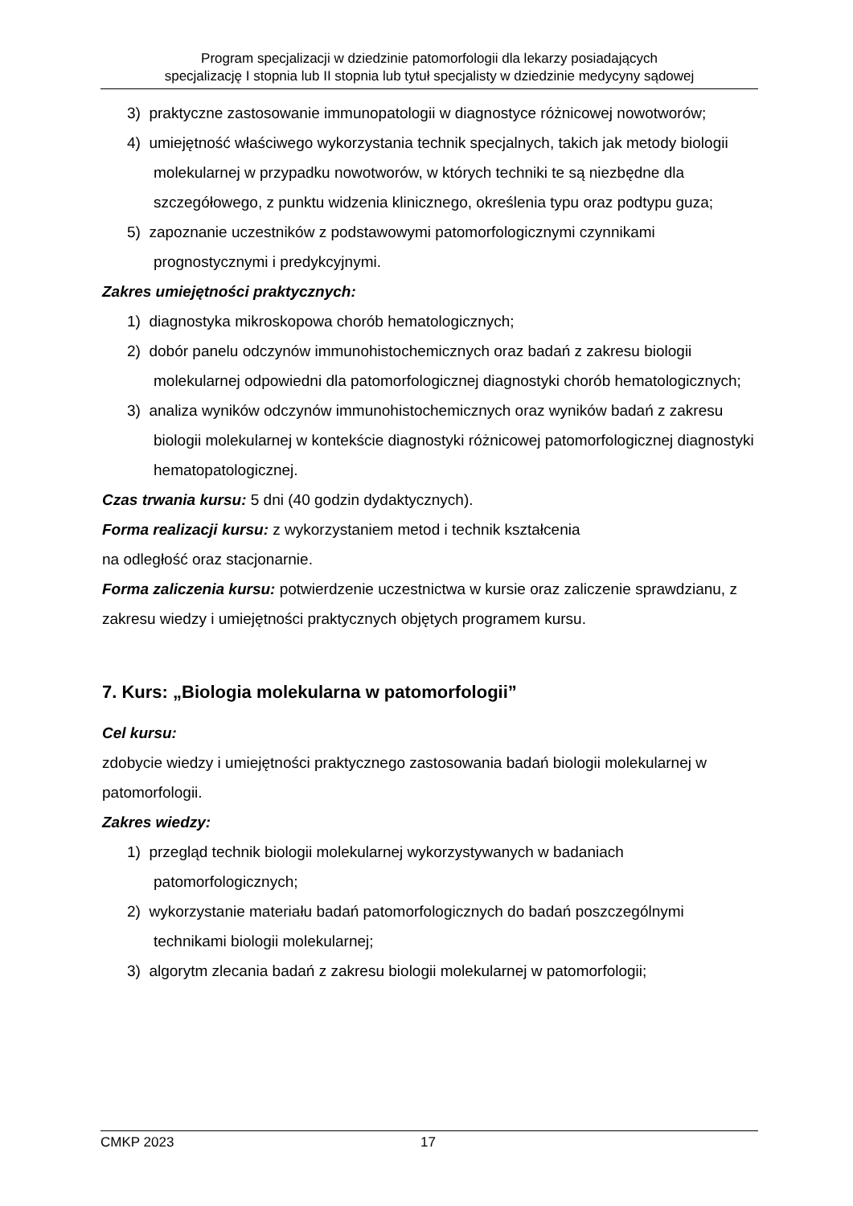Program specjalizacji w dziedzinie patomorfologii dla lekarzy posiadających
specjalizację I stopnia lub II stopnia lub tytuł specjalisty w dziedzinie medycyny sądowej
3) praktyczne zastosowanie immunopatologii w diagnostyce różnicowej nowotworów;
4) umiejętność właściwego wykorzystania technik specjalnych, takich jak metody biologii molekularnej w przypadku nowotworów, w których techniki te są niezbędne dla szczegółowego, z punktu widzenia klinicznego, określenia typu oraz podtypu guza;
5) zapoznanie uczestników z podstawowymi patomorfologicznymi czynnikami prognostycznymi i predykcyjnymi.
Zakres umiejętności praktycznych:
1) diagnostyka mikroskopowa chorób hematologicznych;
2) dobór panelu odczynów immunohistochemicznych oraz badań z zakresu biologii molekularnej odpowiedni dla patomorfologicznej diagnostyki chorób hematologicznych;
3) analiza wyników odczynów immunohistochemicznych oraz wyników badań z zakresu biologii molekularnej w kontekście diagnostyki różnicowej patomorfologicznej diagnostyki hematopatologicznej.
Czas trwania kursu: 5 dni (40 godzin dydaktycznych).
Forma realizacji kursu: z wykorzystaniem metod i technik kształcenia
na odległość oraz stacjonarnie.
Forma zaliczenia kursu: potwierdzenie uczestnictwa w kursie oraz zaliczenie sprawdzianu, z zakresu wiedzy i umiejętności praktycznych objętych programem kursu.
7. Kurs: „Biologia molekularna w patomorfologii”
Cel kursu:
zdobycie wiedzy i umiejętności praktycznego zastosowania badań biologii molekularnej w patomorfologii.
Zakres wiedzy:
1) przegląd technik biologii molekularnej wykorzystywanych w badaniach patomorfologicznych;
2) wykorzystanie materiału badań patomorfologicznych do badań poszczególnymi technikami biologii molekularnej;
3) algorytm zlecania badań z zakresu biologii molekularnej w patomorfologii;
CMKP 2023 17